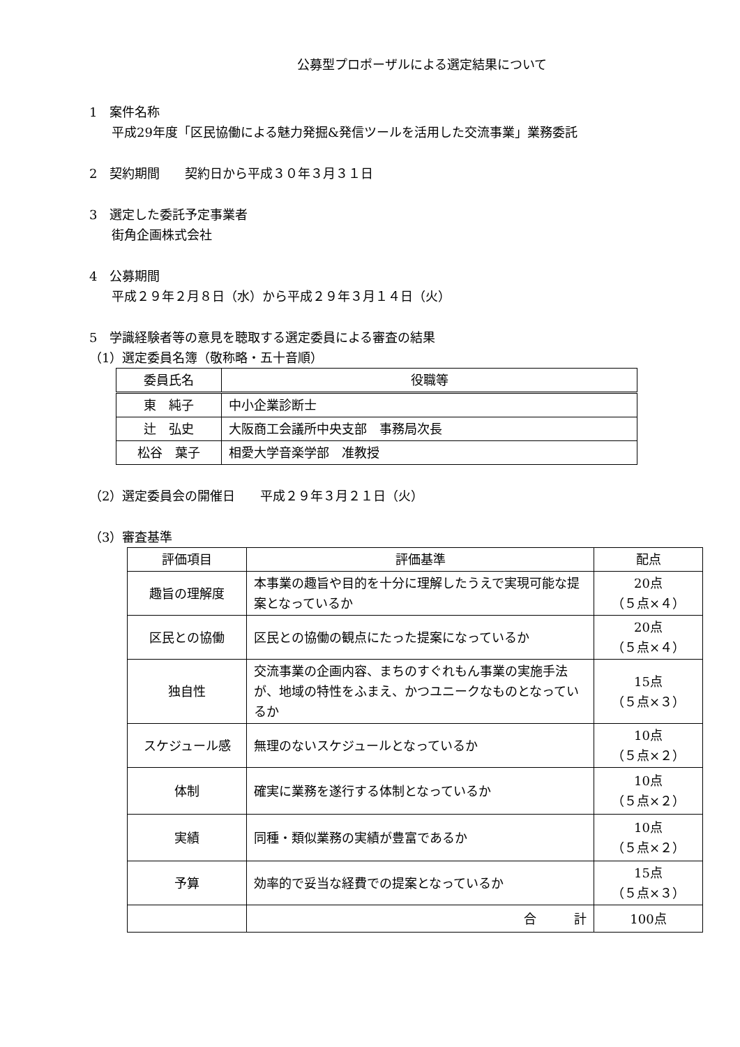公募型プロポーザルによる選定結果について
1　案件名称
平成29年度「区民協働による魅力発掘&発信ツールを活用した交流事業」業務委託
2　契約期間　　契約日から平成３０年３月３１日
3　選定した委託予定事業者
街角企画株式会社
4　公募期間
平成２９年２月８日（水）から平成２９年３月１４日（火）
5　学識経験者等の意見を聴取する選定委員による審査の結果
（1）選定委員名簿（敬称略・五十音順）
| 委員氏名 | 役職等 |
| --- | --- |
| 東 純子 | 中小企業診断士 |
| 辻 弘史 | 大阪商工会議所中央支部 事務局次長 |
| 松谷 葉子 | 相愛大学音楽学部 准教授 |
（2）選定委員会の開催日　　平成２９年３月２１日（火）
（3）審査基準
| 評価項目 | 評価基準 | 配点 |
| --- | --- | --- |
| 趣旨の理解度 | 本事業の趣旨や目的を十分に理解したうえで実現可能な提案となっているか | 20点 （５点×４） |
| 区民との協働 | 区民との協働の観点にたった提案になっているか | 20点 （５点×４） |
| 独自性 | 交流事業の企画内容、まちのすぐれもん事業の実施手法が、地域の特性をふまえ、かつユニークなものとなっているか | 15点 （５点×３） |
| スケジュール感 | 無理のないスケジュールとなっているか | 10点 （５点×２） |
| 体制 | 確実に業務を遂行する体制となっているか | 10点 （５点×２） |
| 実績 | 同種・類似業務の実績が豊富であるか | 10点 （５点×２） |
| 予算 | 効率的で妥当な経費での提案となっているか | 15点 （５点×３） |
| | 合 計 | 100点 |